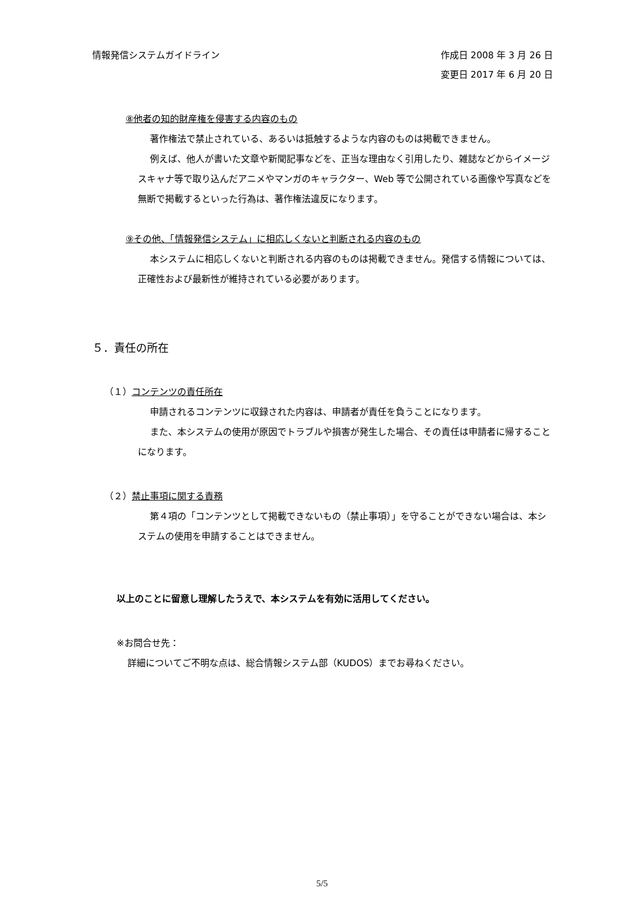情報発信システムガイドライン 作成日 2008 年 3 月 26 日
変更日 2017 年 6 月 20 日
⑧他者の知的財産権を侵害する内容のもの
著作権法で禁止されている、あるいは抵触するような内容のものは掲載できません。
例えば、他人が書いた文章や新聞記事などを、正当な理由なく引用したり、雑誌などからイメージスキャナ等で取り込んだアニメやマンガのキャラクター、Web 等で公開されている画像や写真などを無断で掲載するといった行為は、著作権法違反になります。
⑨その他、「情報発信システム」に相応しくないと判断される内容のもの
本システムに相応しくないと判断される内容のものは掲載できません。発信する情報については、正確性および最新性が維持されている必要があります。
５．責任の所在
（１）コンテンツの責任所在
申請されるコンテンツに収録された内容は、申請者が責任を負うことになります。
また、本システムの使用が原因でトラブルや損害が発生した場合、その責任は申請者に帰することになります。
（２）禁止事項に関する責務
第４項の「コンテンツとして掲載できないもの（禁止事項）」を守ることができない場合は、本システムの使用を申請することはできません。
以上のことに留意し理解したうえで、本システムを有効に活用してください。
※お問合せ先：
詳細についてご不明な点は、総合情報システム部（KUDOS）までお尋ねください。
5/5